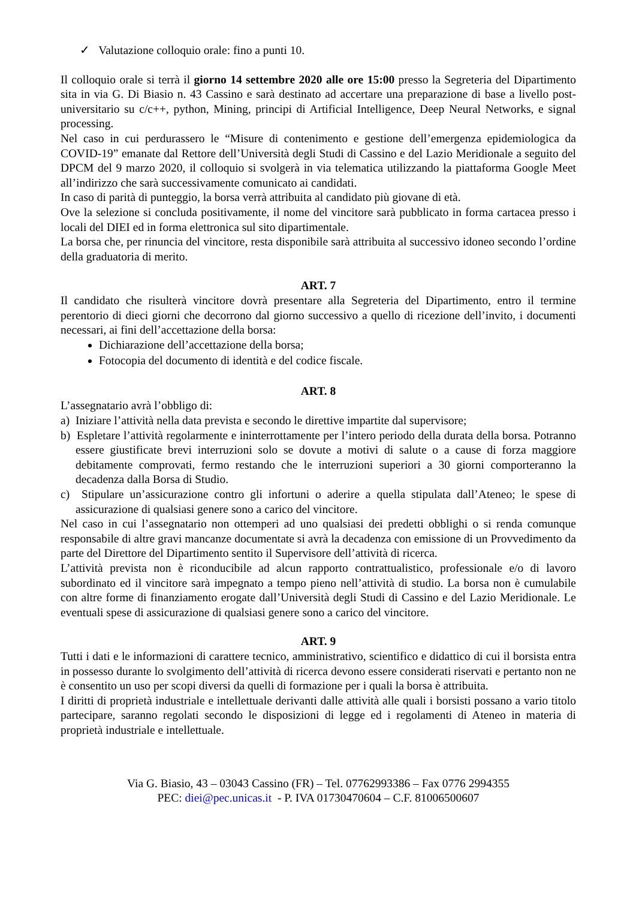✓ Valutazione colloquio orale: fino a punti 10.
Il colloquio orale si terrà il giorno 14 settembre 2020 alle ore 15:00 presso la Segreteria del Dipartimento sita in via G. Di Biasio n. 43 Cassino e sarà destinato ad accertare una preparazione di base a livello post-universitario su c/c++, python, Mining, principi di Artificial Intelligence, Deep Neural Networks, e signal processing.
Nel caso in cui perdurassero le “Misure di contenimento e gestione dell’emergenza epidemiologica da COVID-19” emanate dal Rettore dell’Università degli Studi di Cassino e del Lazio Meridionale a seguito del DPCM del 9 marzo 2020, il colloquio si svolgerà in via telematica utilizzando la piattaforma Google Meet all’indirizzo che sarà successivamente comunicato ai candidati.
In caso di parità di punteggio, la borsa verrà attribuita al candidato più giovane di età.
Ove la selezione si concluda positivamente, il nome del vincitore sarà pubblicato in forma cartacea presso i locali del DIEI ed in forma elettronica sul sito dipartimentale.
La borsa che, per rinuncia del vincitore, resta disponibile sarà attribuita al successivo idoneo secondo l’ordine della graduatoria di merito.
ART. 7
Il candidato che risulterà vincitore dovrà presentare alla Segreteria del Dipartimento, entro il termine perentorio di dieci giorni che decorrono dal giorno successivo a quello di ricezione dell’invito, i documenti necessari, ai fini dell’accettazione della borsa:
Dichiarazione dell’accettazione della borsa;
Fotocopia del documento di identità e del codice fiscale.
ART. 8
L’assegnatario avrà l’obbligo di:
a) Iniziare l’attività nella data prevista e secondo le direttive impartite dal supervisore;
b) Espletare l’attività regolarmente e ininterrottamente per l’intero periodo della durata della borsa. Potranno essere giustificate brevi interruzioni solo se dovute a motivi di salute o a cause di forza maggiore debitamente comprovati, fermo restando che le interruzioni superiori a 30 giorni comporteranno la decadenza dalla Borsa di Studio.
c) Stipulare un’assicurazione contro gli infortuni o aderire a quella stipulata dall’Ateneo; le spese di assicurazione di qualsiasi genere sono a carico del vincitore.
Nel caso in cui l’assegnatario non ottemperi ad uno qualsiasi dei predetti obblighi o si renda comunque responsabile di altre gravi mancanze documentate si avrà la decadenza con emissione di un Provvedimento da parte del Direttore del Dipartimento sentito il Supervisore dell’attività di ricerca.
L’attività prevista non è riconducibile ad alcun rapporto contrattualistico, professionale e/o di lavoro subordinato ed il vincitore sarà impegnato a tempo pieno nell’attività di studio. La borsa non è cumulabile con altre forme di finanziamento erogate dall’Università degli Studi di Cassino e del Lazio Meridionale. Le eventuali spese di assicurazione di qualsiasi genere sono a carico del vincitore.
ART. 9
Tutti i dati e le informazioni di carattere tecnico, amministrativo, scientifico e didattico di cui il borsista entra in possesso durante lo svolgimento dell’attività di ricerca devono essere considerati riservati e pertanto non ne è consentito un uso per scopi diversi da quelli di formazione per i quali la borsa è attribuita.
I diritti di proprietà industriale e intellettuale derivanti dalle attività alle quali i borsisti possano a vario titolo partecipare, saranno regolati secondo le disposizioni di legge ed i regolamenti di Ateneo in materia di proprietà industriale e intellettuale.
Via G. Biasio, 43 – 03043 Cassino (FR) – Tel. 07762993386 – Fax 0776 2994355
PEC: diei@pec.unicas.it - P. IVA 01730470604 – C.F. 81006500607